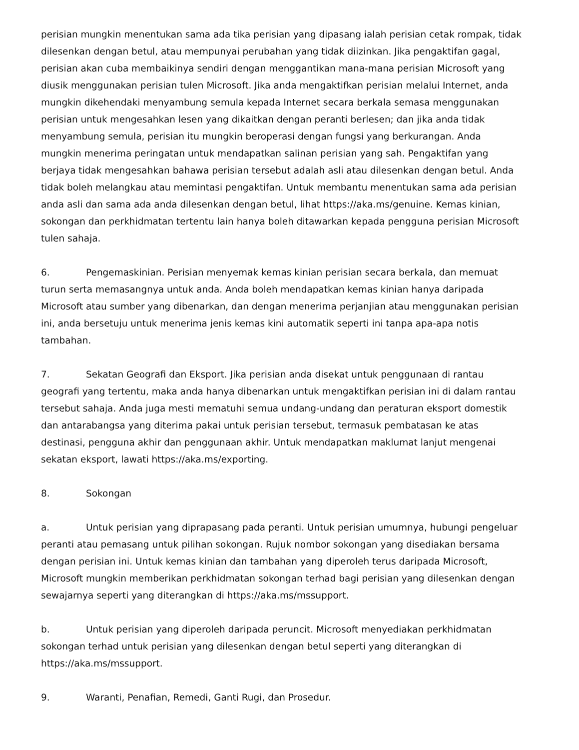perisian mungkin menentukan sama ada tika perisian yang dipasang ialah perisian cetak rompak, tidak dilesenkan dengan betul, atau mempunyai perubahan yang tidak diizinkan. Jika pengaktifan gagal, perisian akan cuba membaikinya sendiri dengan menggantikan mana-mana perisian Microsoft yang diusik menggunakan perisian tulen Microsoft. Jika anda mengaktifkan perisian melalui Internet, anda mungkin dikehendaki menyambung semula kepada Internet secara berkala semasa menggunakan perisian untuk mengesahkan lesen yang dikaitkan dengan peranti berlesen; dan jika anda tidak menyambung semula, perisian itu mungkin beroperasi dengan fungsi yang berkurangan. Anda mungkin menerima peringatan untuk mendapatkan salinan perisian yang sah. Pengaktifan yang berjaya tidak mengesahkan bahawa perisian tersebut adalah asli atau dilesenkan dengan betul. Anda tidak boleh melangkau atau memintasi pengaktifan. Untuk membantu menentukan sama ada perisian anda asli dan sama ada anda dilesenkan dengan betul, lihat https://aka.ms/genuine. Kemas kinian, sokongan dan perkhidmatan tertentu lain hanya boleh ditawarkan kepada pengguna perisian Microsoft tulen sahaja.
6. Pengemaskinian. Perisian menyemak kemas kinian perisian secara berkala, dan memuat turun serta memasangnya untuk anda. Anda boleh mendapatkan kemas kinian hanya daripada Microsoft atau sumber yang dibenarkan, dan dengan menerima perjanjian atau menggunakan perisian ini, anda bersetuju untuk menerima jenis kemas kini automatik seperti ini tanpa apa-apa notis tambahan.
7. Sekatan Geografi dan Eksport. Jika perisian anda disekat untuk penggunaan di rantau geografi yang tertentu, maka anda hanya dibenarkan untuk mengaktifkan perisian ini di dalam rantau tersebut sahaja. Anda juga mesti mematuhi semua undang-undang dan peraturan eksport domestik dan antarabangsa yang diterima pakai untuk perisian tersebut, termasuk pembatasan ke atas destinasi, pengguna akhir dan penggunaan akhir. Untuk mendapatkan maklumat lanjut mengenai sekatan eksport, lawati https://aka.ms/exporting.
8. Sokongan
a. Untuk perisian yang diprapasang pada peranti. Untuk perisian umumnya, hubungi pengeluar peranti atau pemasang untuk pilihan sokongan. Rujuk nombor sokongan yang disediakan bersama dengan perisian ini. Untuk kemas kinian dan tambahan yang diperoleh terus daripada Microsoft, Microsoft mungkin memberikan perkhidmatan sokongan terhad bagi perisian yang dilesenkan dengan sewajarnya seperti yang diterangkan di https://aka.ms/mssupport.
b. Untuk perisian yang diperoleh daripada peruncit. Microsoft menyediakan perkhidmatan sokongan terhad untuk perisian yang dilesenkan dengan betul seperti yang diterangkan di https://aka.ms/mssupport.
9. Waranti, Penafian, Remedi, Ganti Rugi, dan Prosedur.